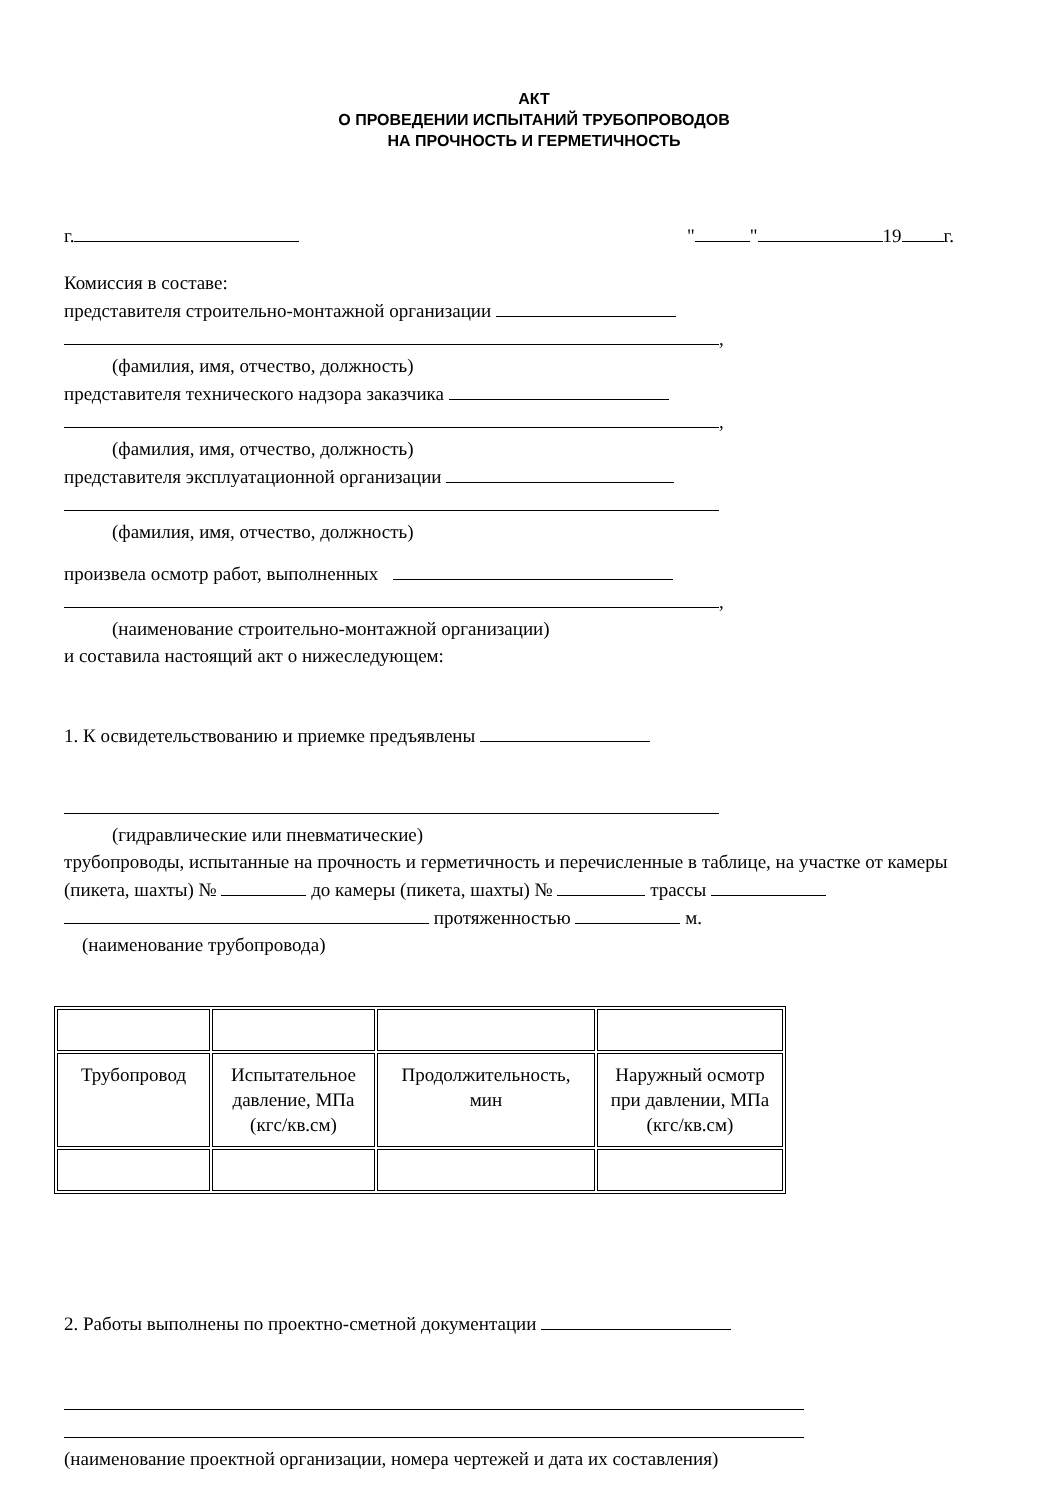АКТ
О ПРОВЕДЕНИИ ИСПЫТАНИЙ ТРУБОПРОВОДОВ
НА ПРОЧНОСТЬ И ГЕРМЕТИЧНОСТЬ
г. " " 19 г.
Комиссия в составе:
представителя строительно-монтажной организации
,
(фамилия, имя, отчество, должность)
представителя технического надзора заказчика
,
(фамилия, имя, отчество, должность)
представителя эксплуатационной организации
(фамилия, имя, отчество, должность)
произвела осмотр работ, выполненных
,
(наименование строительно-монтажной организации)
и составила настоящий акт о нижеследующем:
1. К освидетельствованию и приемке предъявлены
(гидравлические или пневматические)
трубопроводы, испытанные на прочность и герметичность и перечисленные в таблице, на участке от камеры (пикета, шахты) № до камеры (пикета, шахты) № трассы
протяженностью м.
(наименование трубопровода)
| Трубопровод | Испытательное давление, МПа (кгс/кв.см) | Продолжительность, мин | Наружный осмотр при давлении, МПа (кгс/кв.см) |
2. Работы выполнены по проектно-сметной документации
(наименование проектной организации, номера чертежей и дата их составления)